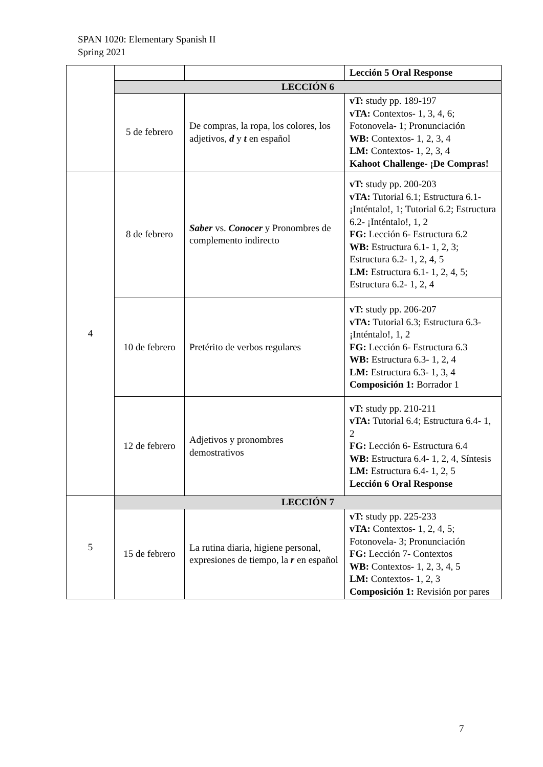SPAN 1020: Elementary Spanish II
Spring 2021
| | | | Lección 5 Oral Response |
| | LECCIÓN 6 | | |
| | 5 de febrero | De compras, la ropa, los colores, los adjetivos, d y t en español | vT: study pp. 189-197 vTA: Contextos- 1, 3, 4, 6; Fotonovela- 1; Pronunciación WB: Contextos- 1, 2, 3, 4 LM: Contextos- 1, 2, 3, 4 Kahoot Challenge- ¡De Compras! |
| 4 | 8 de febrero | Saber vs. Conocer y Pronombres de complemento indirecto | vT: study pp. 200-203 vTA: Tutorial 6.1; Estructura 6.1- ¡Inténtalo!, 1; Tutorial 6.2; Estructura 6.2- ¡Inténtalo!, 1, 2 FG: Lección 6- Estructura 6.2 WB: Estructura 6.1- 1, 2, 3; Estructura 6.2- 1, 2, 4, 5 LM: Estructura 6.1- 1, 2, 4, 5; Estructura 6.2- 1, 2, 4 |
| | 10 de febrero | Pretérito de verbos regulares | vT: study pp. 206-207 vTA: Tutorial 6.3; Estructura 6.3- ¡Inténtalo!, 1, 2 FG: Lección 6- Estructura 6.3 WB: Estructura 6.3- 1, 2, 4 LM: Estructura 6.3- 1, 3, 4 Composición 1: Borrador 1 |
| | 12 de febrero | Adjetivos y pronombres demostrativos | vT: study pp. 210-211 vTA: Tutorial 6.4; Estructura 6.4- 1, 2 FG: Lección 6- Estructura 6.4 WB: Estructura 6.4- 1, 2, 4, Síntesis LM: Estructura 6.4- 1, 2, 5 Lección 6 Oral Response |
| 5 | LECCIÓN 7 | | |
| | 15 de febrero | La rutina diaria, higiene personal, expresiones de tiempo, la r en español | vT: study pp. 225-233 vTA: Contextos- 1, 2, 4, 5; Fotonovela- 3; Pronunciación FG: Lección 7- Contextos WB: Contextos- 1, 2, 3, 4, 5 LM: Contextos- 1, 2, 3 Composición 1: Revisión por pares |
7